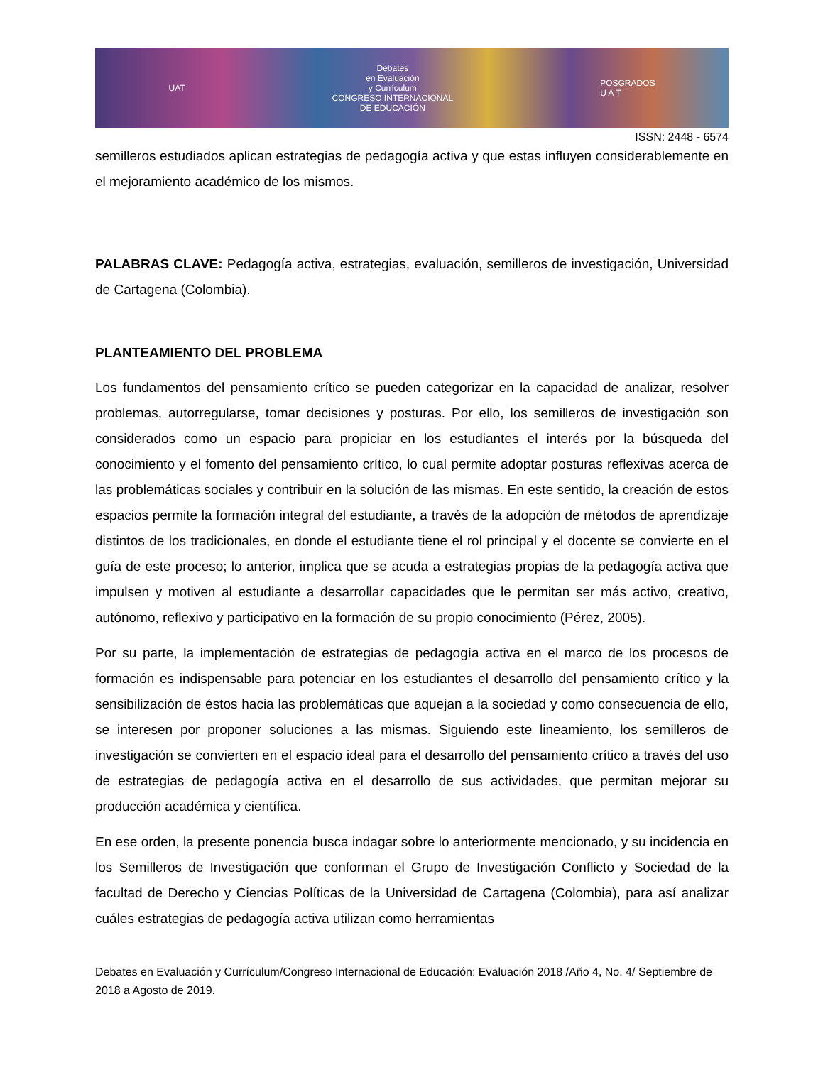UAT Debates
en Evaluación
y Currículum
CONGRESO INTERNACIONAL
DE EDUCACIÓN POSGRADOS
U A T
ISSN: 2448 - 6574
semilleros estudiados aplican estrategias de pedagogía activa y que estas influyen considerablemente en el mejoramiento académico de los mismos.
PALABRAS CLAVE: Pedagogía activa, estrategias, evaluación, semilleros de investigación, Universidad de Cartagena (Colombia).
PLANTEAMIENTO DEL PROBLEMA
Los fundamentos del pensamiento crítico se pueden categorizar en la capacidad de analizar, resolver problemas, autorregularse, tomar decisiones y posturas. Por ello, los semilleros de investigación son considerados como un espacio para propiciar en los estudiantes el interés por la búsqueda del conocimiento y el fomento del pensamiento crítico, lo cual permite adoptar posturas reflexivas acerca de las problemáticas sociales y contribuir en la solución de las mismas. En este sentido, la creación de estos espacios permite la formación integral del estudiante, a través de la adopción de métodos de aprendizaje distintos de los tradicionales, en donde el estudiante tiene el rol principal y el docente se convierte en el guía de este proceso; lo anterior, implica que se acuda a estrategias propias de la pedagogía activa que impulsen y motiven al estudiante a desarrollar capacidades que le permitan ser más activo, creativo, autónomo, reflexivo y participativo en la formación de su propio conocimiento (Pérez, 2005).
Por su parte, la implementación de estrategias de pedagogía activa en el marco de los procesos de formación es indispensable para potenciar en los estudiantes el desarrollo del pensamiento crítico y la sensibilización de éstos hacia las problemáticas que aquejan a la sociedad y como consecuencia de ello, se interesen por proponer soluciones a las mismas. Siguiendo este lineamiento, los semilleros de investigación se convierten en el espacio ideal para el desarrollo del pensamiento crítico a través del uso de estrategias de pedagogía activa en el desarrollo de sus actividades, que permitan mejorar su producción académica y científica.
En ese orden, la presente ponencia busca indagar sobre lo anteriormente mencionado, y su incidencia en los Semilleros de Investigación que conforman el Grupo de Investigación Conflicto y Sociedad de la facultad de Derecho y Ciencias Políticas de la Universidad de Cartagena (Colombia), para así analizar cuáles estrategias de pedagogía activa utilizan como herramientas
Debates en Evaluación y Currículum/Congreso Internacional de Educación: Evaluación 2018 /Año 4, No. 4/ Septiembre de 2018 a Agosto de 2019.